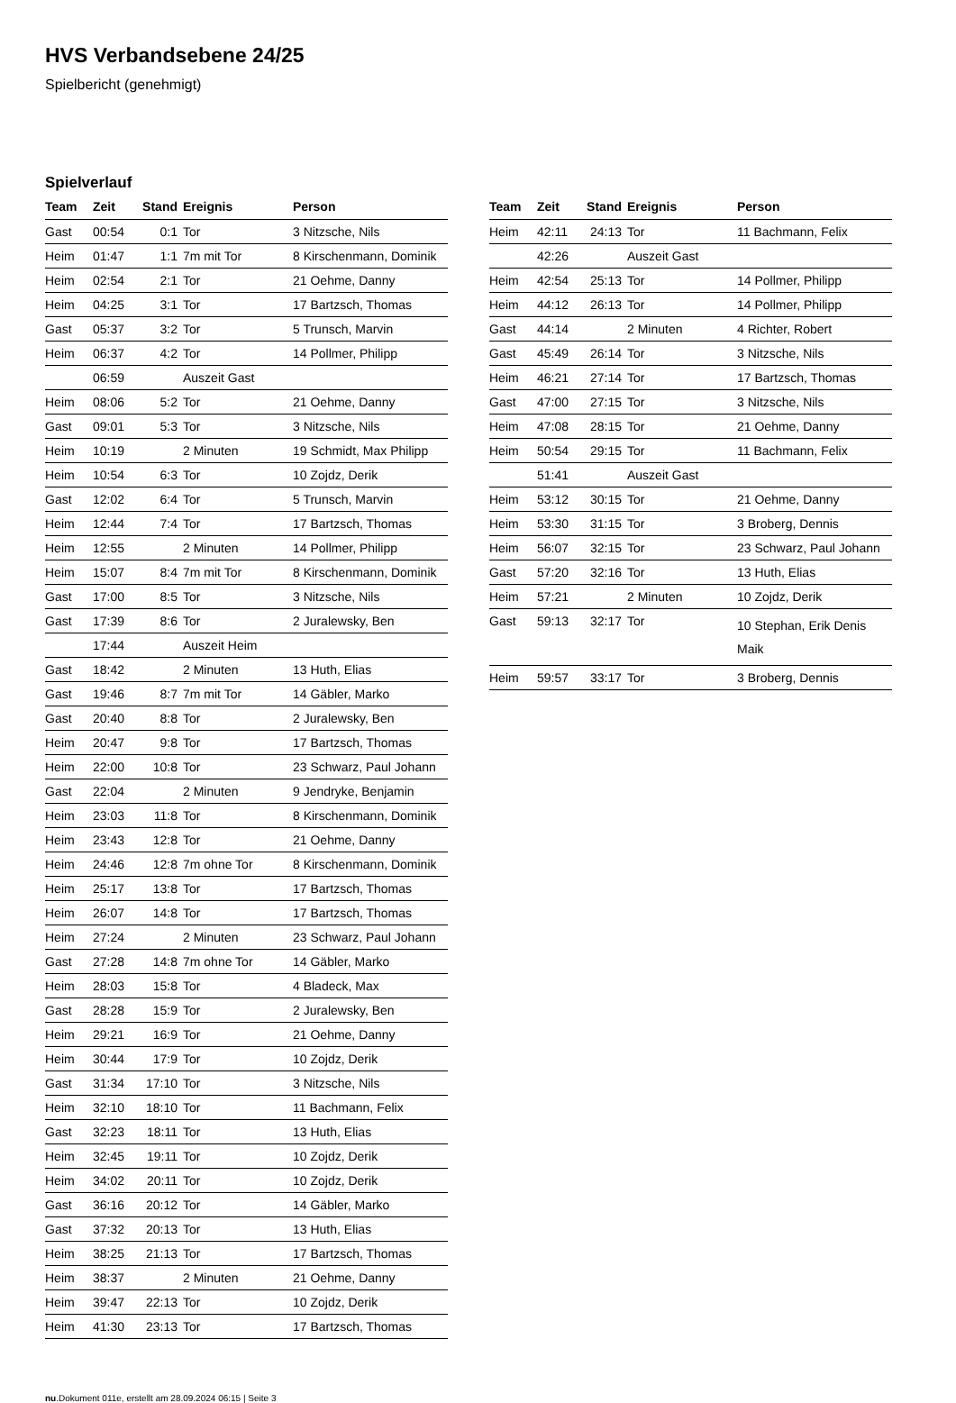HVS Verbandsebene 24/25
Spielbericht (genehmigt)
Spielverlauf
| Team | Zeit | Stand | Ereignis | Person |
| --- | --- | --- | --- | --- |
| Gast | 00:54 | 0:1 | Tor | 3 Nitzsche, Nils |
| Heim | 01:47 | 1:1 | 7m mit Tor | 8 Kirschenmann, Dominik |
| Heim | 02:54 | 2:1 | Tor | 21 Oehme, Danny |
| Heim | 04:25 | 3:1 | Tor | 17 Bartzsch, Thomas |
| Gast | 05:37 | 3:2 | Tor | 5 Trunsch, Marvin |
| Heim | 06:37 | 4:2 | Tor | 14 Pollmer, Philipp |
| | 06:59 | | Auszeit Gast | |
| Heim | 08:06 | 5:2 | Tor | 21 Oehme, Danny |
| Gast | 09:01 | 5:3 | Tor | 3 Nitzsche, Nils |
| Heim | 10:19 | | 2 Minuten | 19 Schmidt, Max Philipp |
| Heim | 10:54 | 6:3 | Tor | 10 Zojdz, Derik |
| Gast | 12:02 | 6:4 | Tor | 5 Trunsch, Marvin |
| Heim | 12:44 | 7:4 | Tor | 17 Bartzsch, Thomas |
| Heim | 12:55 | | 2 Minuten | 14 Pollmer, Philipp |
| Heim | 15:07 | 8:4 | 7m mit Tor | 8 Kirschenmann, Dominik |
| Gast | 17:00 | 8:5 | Tor | 3 Nitzsche, Nils |
| Gast | 17:39 | 8:6 | Tor | 2 Juralewsky, Ben |
| | 17:44 | | Auszeit Heim | |
| Gast | 18:42 | | 2 Minuten | 13 Huth, Elias |
| Gast | 19:46 | 8:7 | 7m mit Tor | 14 Gäbler, Marko |
| Gast | 20:40 | 8:8 | Tor | 2 Juralewsky, Ben |
| Heim | 20:47 | 9:8 | Tor | 17 Bartzsch, Thomas |
| Heim | 22:00 | 10:8 | Tor | 23 Schwarz, Paul Johann |
| Gast | 22:04 | | 2 Minuten | 9 Jendryke, Benjamin |
| Heim | 23:03 | 11:8 | Tor | 8 Kirschenmann, Dominik |
| Heim | 23:43 | 12:8 | Tor | 21 Oehme, Danny |
| Heim | 24:46 | 12:8 | 7m ohne Tor | 8 Kirschenmann, Dominik |
| Heim | 25:17 | 13:8 | Tor | 17 Bartzsch, Thomas |
| Heim | 26:07 | 14:8 | Tor | 17 Bartzsch, Thomas |
| Heim | 27:24 | | 2 Minuten | 23 Schwarz, Paul Johann |
| Gast | 27:28 | 14:8 | 7m ohne Tor | 14 Gäbler, Marko |
| Heim | 28:03 | 15:8 | Tor | 4 Bladeck, Max |
| Gast | 28:28 | 15:9 | Tor | 2 Juralewsky, Ben |
| Heim | 29:21 | 16:9 | Tor | 21 Oehme, Danny |
| Heim | 30:44 | 17:9 | Tor | 10 Zojdz, Derik |
| Gast | 31:34 | 17:10 | Tor | 3 Nitzsche, Nils |
| Heim | 32:10 | 18:10 | Tor | 11 Bachmann, Felix |
| Gast | 32:23 | 18:11 | Tor | 13 Huth, Elias |
| Heim | 32:45 | 19:11 | Tor | 10 Zojdz, Derik |
| Heim | 34:02 | 20:11 | Tor | 10 Zojdz, Derik |
| Gast | 36:16 | 20:12 | Tor | 14 Gäbler, Marko |
| Gast | 37:32 | 20:13 | Tor | 13 Huth, Elias |
| Heim | 38:25 | 21:13 | Tor | 17 Bartzsch, Thomas |
| Heim | 38:37 | | 2 Minuten | 21 Oehme, Danny |
| Heim | 39:47 | 22:13 | Tor | 10 Zojdz, Derik |
| Heim | 41:30 | 23:13 | Tor | 17 Bartzsch, Thomas |
| Team | Zeit | Stand | Ereignis | Person |
| --- | --- | --- | --- | --- |
| Heim | 42:11 | 24:13 | Tor | 11 Bachmann, Felix |
| | 42:26 | | Auszeit Gast | |
| Heim | 42:54 | 25:13 | Tor | 14 Pollmer, Philipp |
| Heim | 44:12 | 26:13 | Tor | 14 Pollmer, Philipp |
| Gast | 44:14 | | 2 Minuten | 4 Richter, Robert |
| Gast | 45:49 | 26:14 | Tor | 3 Nitzsche, Nils |
| Heim | 46:21 | 27:14 | Tor | 17 Bartzsch, Thomas |
| Gast | 47:00 | 27:15 | Tor | 3 Nitzsche, Nils |
| Heim | 47:08 | 28:15 | Tor | 21 Oehme, Danny |
| Heim | 50:54 | 29:15 | Tor | 11 Bachmann, Felix |
| | 51:41 | | Auszeit Gast | |
| Heim | 53:12 | 30:15 | Tor | 21 Oehme, Danny |
| Heim | 53:30 | 31:15 | Tor | 3 Broberg, Dennis |
| Heim | 56:07 | 32:15 | Tor | 23 Schwarz, Paul Johann |
| Gast | 57:20 | 32:16 | Tor | 13 Huth, Elias |
| Heim | 57:21 | | 2 Minuten | 10 Zojdz, Derik |
| Gast | 59:13 | 32:17 | Tor | 10 Stephan, Erik Denis Maik |
| Heim | 59:57 | 33:17 | Tor | 3 Broberg, Dennis |
nu.Dokument 011e, erstellt am 28.09.2024 06:15 | Seite 3